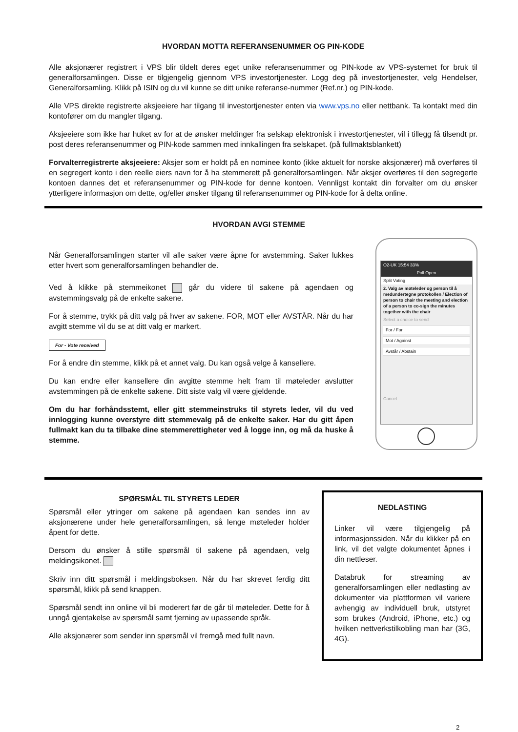HVORDAN MOTTA REFERANSENUMMER OG PIN-KODE
Alle aksjonærer registrert i VPS blir tildelt deres eget unike referansenummer og PIN-kode av VPS-systemet for bruk til generalforsamlingen. Disse er tilgjengelig gjennom VPS investortjenester. Logg deg på investortjenester, velg Hendelser, Generalforsamling. Klikk på ISIN og du vil kunne se ditt unike referanse-nummer (Ref.nr.) og PIN-kode.
Alle VPS direkte registrerte aksjeeiere har tilgang til investortjenester enten via www.vps.no eller nettbank. Ta kontakt med din kontofører om du mangler tilgang.
Aksjeeiere som ikke har huket av for at de ønsker meldinger fra selskap elektronisk i investortjenester, vil i tillegg få tilsendt pr. post deres referansenummer og PIN-kode sammen med innkallingen fra selskapet. (på fullmaktsblankett)
Forvalterregistrerte aksjeeiere: Aksjer som er holdt på en nominee konto (ikke aktuelt for norske aksjonærer) må overføres til en segregert konto i den reelle eiers navn for å ha stemmerett på generalforsamlingen. Når aksjer overføres til den segregerte kontoen dannes det et referansenummer og PIN-kode for denne kontoen. Vennligst kontakt din forvalter om du ønsker ytterligere informasjon om dette, og/eller ønsker tilgang til referansenummer og PIN-kode for å delta online.
HVORDAN AVGI STEMME
Når Generalforsamlingen starter vil alle saker være åpne for avstemming. Saker lukkes etter hvert som generalforsamlingen behandler de.
Ved å klikke på stemmeikonet går du videre til sakene på agendaen og avstemmingsvalg på de enkelte sakene.
For å stemme, trykk på ditt valg på hver av sakene. FOR, MOT eller AVSTÅR. Når du har avgitt stemme vil du se at ditt valg er markert.
For - Vote received
For å endre din stemme, klikk på et annet valg. Du kan også velge å kansellere.
Du kan endre eller kansellere din avgitte stemme helt fram til møteleder avslutter avstemmingen på de enkelte sakene. Ditt siste valg vil være gjeldende.
Om du har forhåndsstemt, eller gitt stemmeinstruks til styrets leder, vil du ved innlogging kunne overstyre ditt stemmevalg på de enkelte saker. Har du gitt åpen fullmakt kan du ta tilbake dine stemmerettigheter ved å logge inn, og må da huske å stemme.
O2-UK 15:54 33%
Poll Open
Split Voting
2. Valg av møteleder og person til å medundertegne protokollen / Election of person to chair the meeting and election of a person to co-sign the minutes together with the chair
Select a choice to send
For / For
Mot / Against
Avstår / Abstain
Cancel
SPØRSMÅL TIL STYRETS LEDER
Spørsmål eller ytringer om sakene på agendaen kan sendes inn av aksjonærene under hele generalforsamlingen, så lenge møteleder holder åpent for dette.
Dersom du ønsker å stille spørsmål til sakene på agendaen, velg meldingsikonet.
Skriv inn ditt spørsmål i meldingsboksen. Når du har skrevet ferdig ditt spørsmål, klikk på send knappen.
Spørsmål sendt inn online vil bli moderert før de går til møteleder. Dette for å unngå gjentakelse av spørsmål samt fjerning av upassende språk.
Alle aksjonærer som sender inn spørsmål vil fremgå med fullt navn.
NEDLASTING
Linker vil være tilgjengelig på informasjonssiden. Når du klikker på en link, vil det valgte dokumentet åpnes i din nettleser.
Databruk for streaming av generalforsamlingen eller nedlasting av dokumenter via plattformen vil variere avhengig av individuell bruk, utstyret som brukes (Android, iPhone, etc.) og hvilken nettverkstilkobling man har (3G, 4G).
2